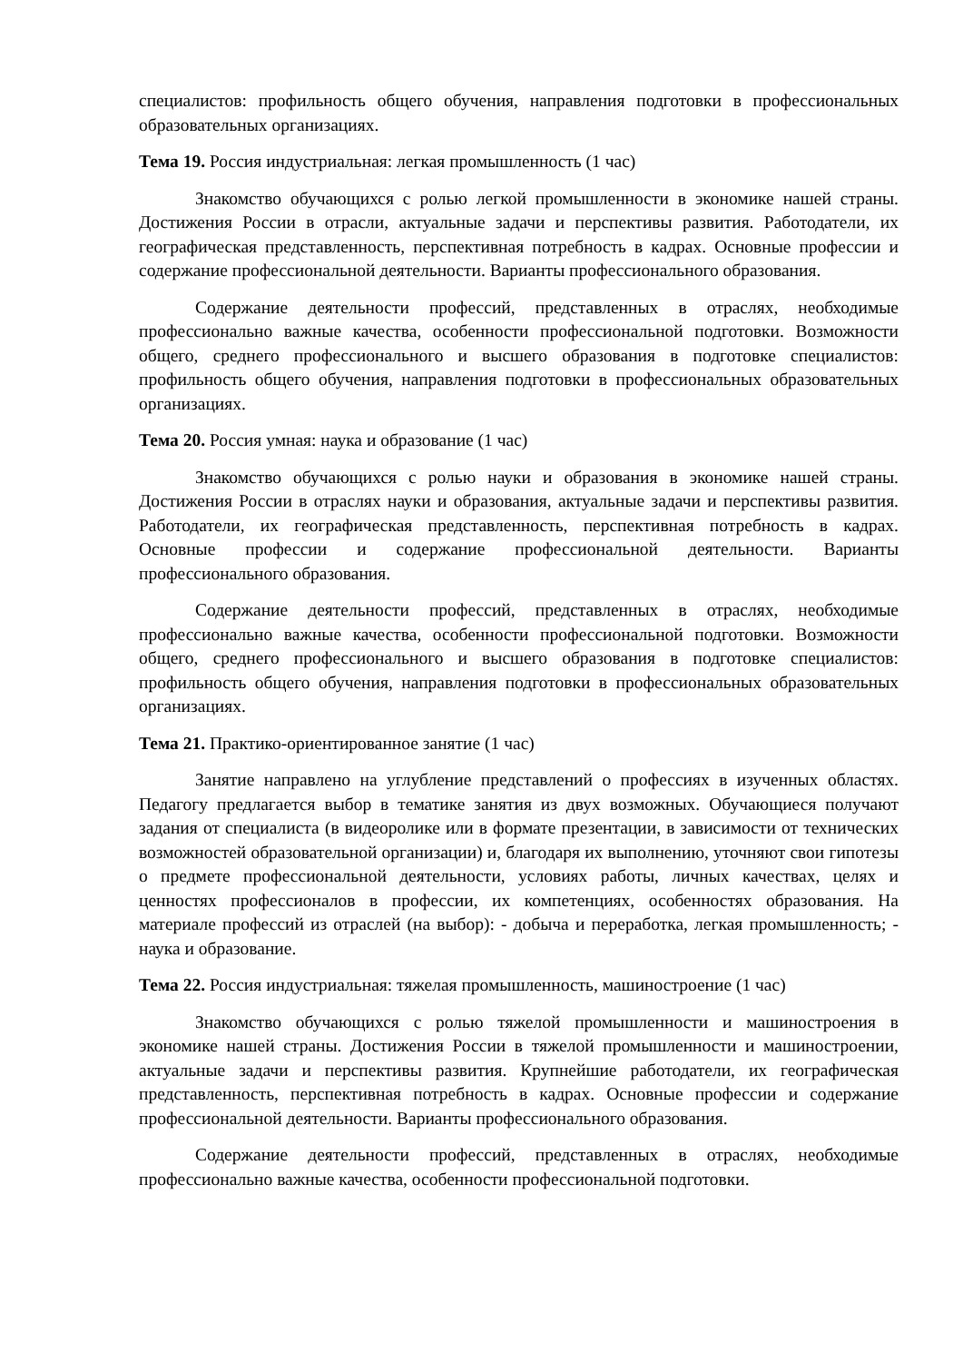специалистов: профильность общего обучения, направления подготовки в профессиональных образовательных организациях.
Тема 19. Россия индустриальная: легкая промышленность (1 час)
Знакомство обучающихся с ролью легкой промышленности в экономике нашей страны. Достижения России в отрасли, актуальные задачи и перспективы развития. Работодатели, их географическая представленность, перспективная потребность в кадрах. Основные профессии и содержание профессиональной деятельности. Варианты профессионального образования.
Содержание деятельности профессий, представленных в отраслях, необходимые профессионально важные качества, особенности профессиональной подготовки. Возможности общего, среднего профессионального и высшего образования в подготовке специалистов: профильность общего обучения, направления подготовки в профессиональных образовательных организациях.
Тема 20. Россия умная: наука и образование (1 час)
Знакомство обучающихся с ролью науки и образования в экономике нашей страны. Достижения России в отраслях науки и образования, актуальные задачи и перспективы развития. Работодатели, их географическая представленность, перспективная потребность в кадрах. Основные профессии и содержание профессиональной деятельности. Варианты профессионального образования.
Содержание деятельности профессий, представленных в отраслях, необходимые профессионально важные качества, особенности профессиональной подготовки. Возможности общего, среднего профессионального и высшего образования в подготовке специалистов: профильность общего обучения, направления подготовки в профессиональных образовательных организациях.
Тема 21. Практико-ориентированное занятие (1 час)
Занятие направлено на углубление представлений о профессиях в изученных областях. Педагогу предлагается выбор в тематике занятия из двух возможных. Обучающиеся получают задания от специалиста (в видеоролике или в формате презентации, в зависимости от технических возможностей образовательной организации) и, благодаря их выполнению, уточняют свои гипотезы о предмете профессиональной деятельности, условиях работы, личных качествах, целях и ценностях профессионалов в профессии, их компетенциях, особенностях образования. На материале профессий из отраслей (на выбор): - добыча и переработка, легкая промышленность; - наука и образование.
Тема 22. Россия индустриальная: тяжелая промышленность, машиностроение (1 час)
Знакомство обучающихся с ролью тяжелой промышленности и машиностроения в экономике нашей страны. Достижения России в тяжелой промышленности и машиностроении, актуальные задачи и перспективы развития. Крупнейшие работодатели, их географическая представленность, перспективная потребность в кадрах. Основные профессии и содержание профессиональной деятельности. Варианты профессионального образования.
Содержание деятельности профессий, представленных в отраслях, необходимые профессионально важные качества, особенности профессиональной подготовки.